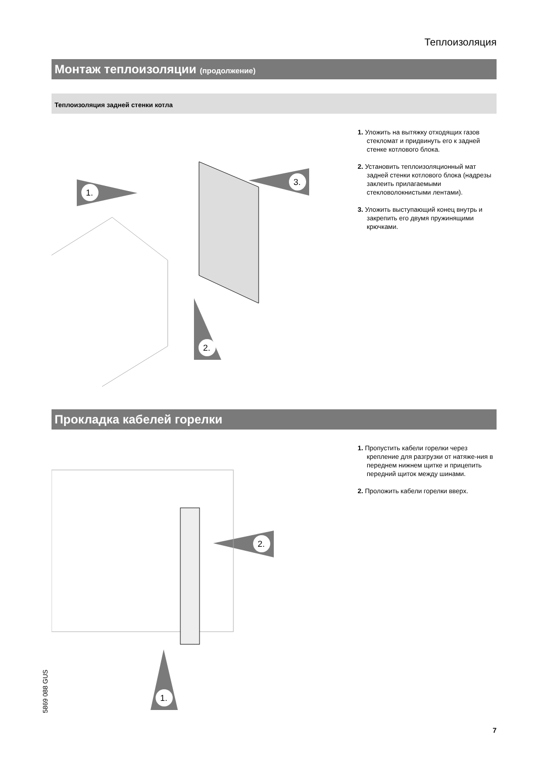Теплоизоляция
Монтаж теплоизоляции (продолжение)
Теплоизоляция задней стенки котла
1.
3.
2.
1. Уложить на вытяжку отходящих газов стекломат и придвинуть его к задней стенке котлового блока.
2. Установить теплоизоляционный мат задней стенки котлового блока (надрезы заклеить прилагаемыми стекловолокнистыми лентами).
3. Уложить выступающий конец внутрь и закрепить его двумя пружинящими крючками.
Прокладка кабелей горелки
2.
1.
1. Пропустить кабели горелки через крепление для разгрузки от натяже-ния в переднем нижнем щитке и прицепить передний щиток между шинами.
2. Проложить кабели горелки вверх.
5869 088 GUS
7